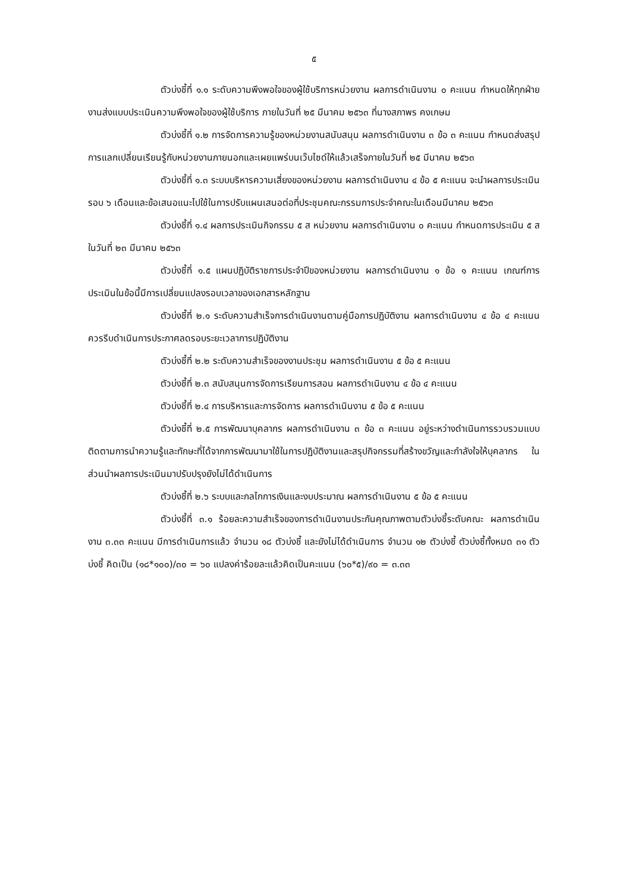๕
ตัวบ่งชี้ที่ ๑.๑ ระดับความพึงพอใจของผู้ใช้บริการหน่วยงาน ผลการดำเนินงาน ๐ คะแนน กำหนดให้ทุกฝ่ายงานส่งแบบประเมินความพึงพอใจของผู้ใช้บริการ ภายในวันที่ ๒๕ มีนาคม ๒๕๖๓ ที่นางสภาพร คงเกษม
ตัวบ่งชี้ที่ ๑.๒ การจัดการความรู้ของหน่วยงานสนับสนุน ผลการดำเนินงาน ๓ ข้อ ๓ คะแนน กำหนดส่งสรุปการแลกเปลี่ยนเรียนรู้กับหน่วยงานภายนอกและเผยแพร่บนเว๊บไซด์ให้แล้วเสร็จภายในวันที่ ๒๕ มีนาคม ๒๕๖๓
ตัวบ่งชี้ที่ ๑.๓ ระบบบริหารความเสี่ยงของหน่วยงาน ผลการดำเนินงาน ๔ ข้อ ๕ คะแนน จะนำผลการประเมิน รอบ ๖ เดือนและข้อเสนอแนะไปใช้ในการปรับแผนเสนอต่อที่ประชุมคณะกรรมการประจำคณะในเดือนมีนาคม ๒๕๖๓
ตัวบ่งชี้ที่ ๑.๔ ผลการประเมินกิจกรรม ๕ ส หน่วยงาน ผลการดำเนินงาน ๐ คะแนน กำหนดการประเมิน ๕ ส ในวันที่ ๒๓ มีนาคม ๒๕๖๓
ตัวบ่งชี้ที่ ๑.๕ แผนปฏิบัติราชการประจำปีของหน่วยงาน ผลการดำเนินงาน ๑ ข้อ ๑ คะแนน เกณฑ์การประเมินในข้อนี้มีการเปลี่ยนแปลงรอบเวลาของเอกสารหลักฐาน
ตัวบ่งชี้ที่ ๒.๑ ระดับความสำเร็จการดำเนินงานตามคู่มือการปฏิบัติงาน ผลการดำเนินงาน ๔ ข้อ ๔ คะแนน ควรรีบดำเนินการประกาศลดรอบระยะเวลาการปฏิบัติงาน
ตัวบ่งชี้ที่ ๒.๒ ระดับความสำเร็จของงานประชุม ผลการดำเนินงาน ๕ ข้อ ๕ คะแนน
ตัวบ่งชี้ที่ ๒.๓ สนับสนุนการจัดการเรียนการสอน ผลการดำเนินงาน ๔ ข้อ ๔ คะแนน
ตัวบ่งชี้ที่ ๒.๔ การบริหารและการจัดการ ผลการดำเนินงาน ๕ ข้อ ๕ คะแนน
ตัวบ่งชี้ที่ ๒.๕ การพัฒนาบุคลากร ผลการดำเนินงาน ๓ ข้อ ๓ คะแนน อยู่ระหว่างดำเนินการรวบรวมแบบติดตามการนำความรู้และทักษะที่ได้จากการพัฒนามาใช้ในการปฏิบัติงานและสรุปกิจกรรมที่สร้างขวัญและกำลังใจให้บุคลากร ในส่วนนำผลการประเมินมาปรับปรุงยังไม่ได้ดำเนินการ
ตัวบ่งชี้ที่ ๒.๖ ระบบและกลไกการเงินและงบประมาณ ผลการดำเนินงาน ๕ ข้อ ๕ คะแนน
ตัวบ่งชี้ที่ ๓.๑ ร้อยละความสำเร็จของการดำเนินงานประกันคุณภาพตามตัวบ่งชี้ระดับคณะ ผลการดำเนินงาน ๓.๓๓ คะแนน มีการดำเนินการแล้ว จำนวน ๑๘ ตัวบ่งชี้ และยังไม่ได้ดำเนินการ จำนวน ๑๒ ตัวบ่งชี้ ตัวบ่งชี้ทั้งหมด ๓๑ ตัวบ่งชี้ คิดเป็น (๑๘*๑๐๐)/๓๐ = ๖๐ แปลงค่าร้อยละแล้วคิดเป็นคะแนน (๖๐*๕)/๙๐ = ๓.๓๓